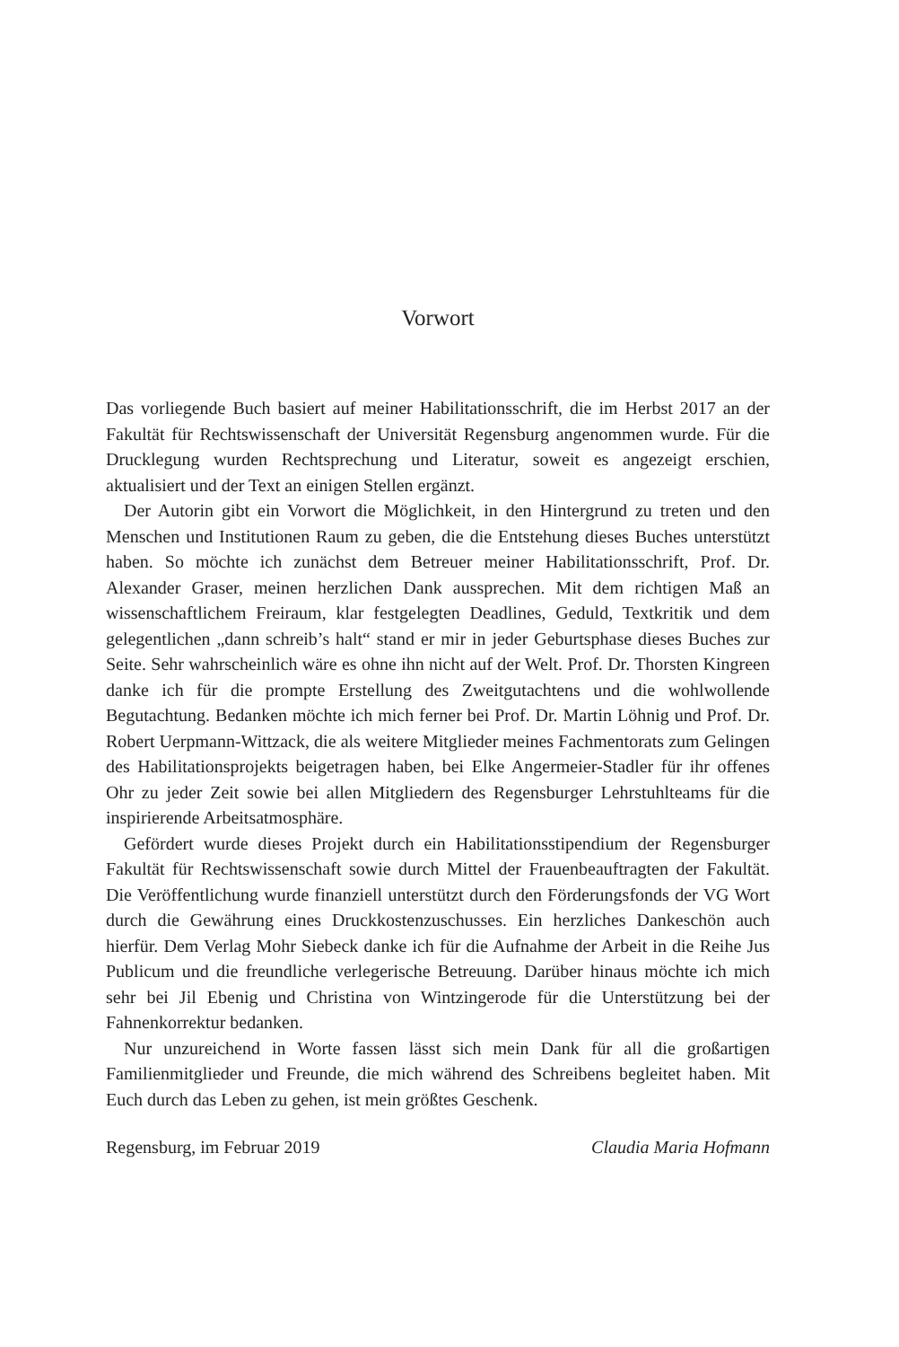Vorwort
Das vorliegende Buch basiert auf meiner Habilitationsschrift, die im Herbst 2017 an der Fakultät für Rechtswissenschaft der Universität Regensburg angenommen wurde. Für die Drucklegung wurden Rechtsprechung und Literatur, soweit es angezeigt erschien, aktualisiert und der Text an einigen Stellen ergänzt.
Der Autorin gibt ein Vorwort die Möglichkeit, in den Hintergrund zu treten und den Menschen und Institutionen Raum zu geben, die die Entstehung dieses Buches unterstützt haben. So möchte ich zunächst dem Betreuer meiner Habilitationsschrift, Prof. Dr. Alexander Graser, meinen herzlichen Dank aussprechen. Mit dem richtigen Maß an wissenschaftlichem Freiraum, klar festgelegten Deadlines, Geduld, Textkritik und dem gelegentlichen „dann schreib’s halt“ stand er mir in jeder Geburtsphase dieses Buches zur Seite. Sehr wahrscheinlich wäre es ohne ihn nicht auf der Welt. Prof. Dr. Thorsten Kingreen danke ich für die prompte Erstellung des Zweitgutachtens und die wohlwollende Begutachtung. Bedanken möchte ich mich ferner bei Prof. Dr. Martin Löhnig und Prof. Dr. Robert Uerpmann-Wittzack, die als weitere Mitglieder meines Fachmentorats zum Gelingen des Habilitationsprojekts beigetragen haben, bei Elke Angermeier-Stadler für ihr offenes Ohr zu jeder Zeit sowie bei allen Mitgliedern des Regensburger Lehrstuhlteams für die inspirierende Arbeitsatmosphäre.
Gefördert wurde dieses Projekt durch ein Habilitationsstipendium der Regensburger Fakultät für Rechtswissenschaft sowie durch Mittel der Frauenbeauftragten der Fakultät. Die Veröffentlichung wurde finanziell unterstützt durch den Förderungsfonds der VG Wort durch die Gewährung eines Druckkostenzuschusses. Ein herzliches Dankeschön auch hierfür. Dem Verlag Mohr Siebeck danke ich für die Aufnahme der Arbeit in die Reihe Jus Publicum und die freundliche verlegerische Betreuung. Darüber hinaus möchte ich mich sehr bei Jil Ebenig und Christina von Wintzingerode für die Unterstützung bei der Fahnenkorrektur bedanken.
Nur unzureichend in Worte fassen lässt sich mein Dank für all die großartigen Familienmitglieder und Freunde, die mich während des Schreibens begleitet haben. Mit Euch durch das Leben zu gehen, ist mein größtes Geschenk.
Regensburg, im Februar 2019 Claudia Maria Hofmann